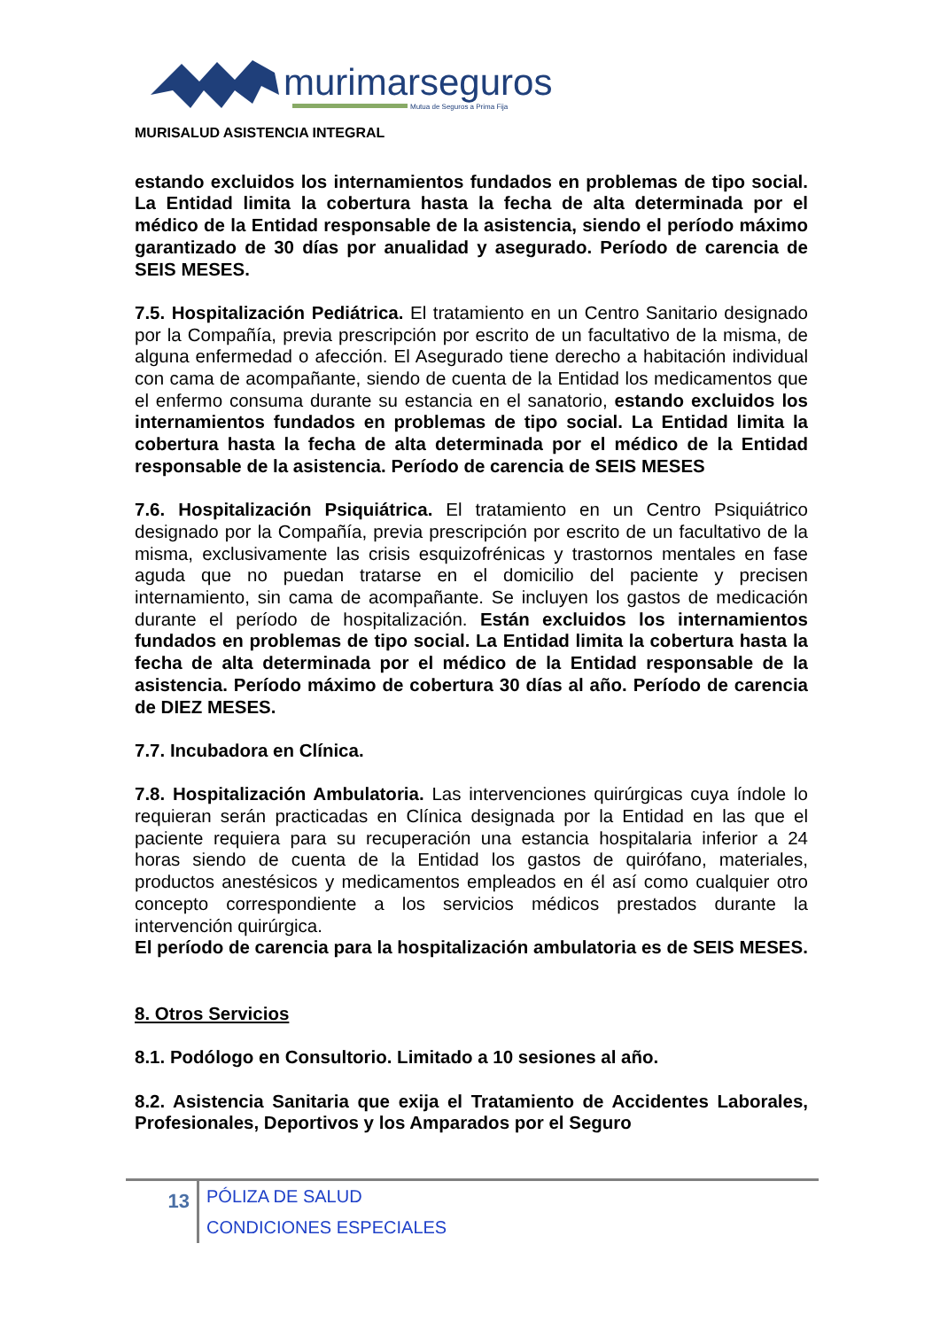murimarseguros
Mutua de Seguros a Prima Fija
MURISALUD ASISTENCIA INTEGRAL
estando excluidos los internamientos fundados en problemas de tipo social. La Entidad limita la cobertura hasta la fecha de alta determinada por el médico de la Entidad responsable de la asistencia, siendo el período máximo garantizado de 30 días por anualidad y asegurado. Período de carencia de SEIS MESES.
7.5. Hospitalización Pediátrica. El tratamiento en un Centro Sanitario designado por la Compañía, previa prescripción por escrito de un facultativo de la misma, de alguna enfermedad o afección. El Asegurado tiene derecho a habitación individual con cama de acompañante, siendo de cuenta de la Entidad los medicamentos que el enfermo consuma durante su estancia en el sanatorio, estando excluidos los internamientos fundados en problemas de tipo social. La Entidad limita la cobertura hasta la fecha de alta determinada por el médico de la Entidad responsable de la asistencia. Período de carencia de SEIS MESES
7.6. Hospitalización Psiquiátrica. El tratamiento en un Centro Psiquiátrico designado por la Compañía, previa prescripción por escrito de un facultativo de la misma, exclusivamente las crisis esquizofrénicas y trastornos mentales en fase aguda que no puedan tratarse en el domicilio del paciente y precisen internamiento, sin cama de acompañante. Se incluyen los gastos de medicación durante el período de hospitalización. Están excluidos los internamientos fundados en problemas de tipo social. La Entidad limita la cobertura hasta la fecha de alta determinada por el médico de la Entidad responsable de la asistencia. Período máximo de cobertura 30 días al año. Período de carencia de DIEZ MESES.
7.7. Incubadora en Clínica.
7.8. Hospitalización Ambulatoria. Las intervenciones quirúrgicas cuya índole lo requieran serán practicadas en Clínica designada por la Entidad en las que el paciente requiera para su recuperación una estancia hospitalaria inferior a 24 horas siendo de cuenta de la Entidad los gastos de quirófano, materiales, productos anestésicos y medicamentos empleados en él así como cualquier otro concepto correspondiente a los servicios médicos prestados durante la intervención quirúrgica.
El período de carencia para la hospitalización ambulatoria es de SEIS MESES.
8. Otros Servicios
8.1. Podólogo en Consultorio. Limitado a 10 sesiones al año.
8.2. Asistencia Sanitaria que exija el Tratamiento de Accidentes Laborales, Profesionales, Deportivos y los Amparados por el Seguro
13
PÓLIZA DE SALUD
CONDICIONES ESPECIALES